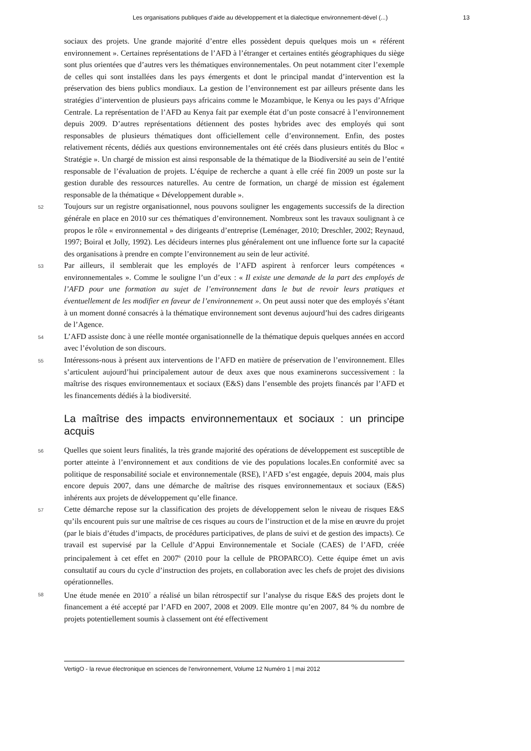Les organisations publiques d’aide au développement et la dialectique environnement-dével (...) 13
sociaux des projets. Une grande majorité d’entre elles possèdent depuis quelques mois un « référent environnement ». Certaines représentations de l’AFD à l’étranger et certaines entités géographiques du siège sont plus orientées que d’autres vers les thématiques environnementales. On peut notamment citer l’exemple de celles qui sont installées dans les pays émergents et dont le principal mandat d’intervention est la préservation des biens publics mondiaux. La gestion de l’environnement est par ailleurs présente dans les stratégies d’intervention de plusieurs pays africains comme le Mozambique, le Kenya ou les pays d’Afrique Centrale. La représentation de l’AFD au Kenya fait par exemple état d’un poste consacré à l’environnement depuis 2009. D’autres représentations détiennent des postes hybrides avec des employés qui sont responsables de plusieurs thématiques dont officiellement celle d’environnement. Enfin, des postes relativement récents, dédiés aux questions environnementales ont été créés dans plusieurs entités du Bloc « Stratégie ». Un chargé de mission est ainsi responsable de la thématique de la Biodiversité au sein de l’entité responsable de l’évaluation de projets. L’équipe de recherche a quant à elle créé fin 2009 un poste sur la gestion durable des ressources naturelles. Au centre de formation, un chargé de mission est également responsable de la thématique « Développement durable ».
52 Toujours sur un registre organisationnel, nous pouvons souligner les engagements successifs de la direction générale en place en 2010 sur ces thématiques d’environnement. Nombreux sont les travaux soulignant à ce propos le rôle « environnemental » des dirigeants d’entreprise (Leménager, 2010; Dreschler, 2002; Reynaud, 1997; Boiral et Jolly, 1992). Les décideurs internes plus généralement ont une influence forte sur la capacité des organisations à prendre en compte l’environnement au sein de leur activité.
53 Par ailleurs, il semblerait que les employés de l’AFD aspirent à renforcer leurs compétences « environnementales ». Comme le souligne l’un d’eux : « Il existe une demande de la part des employés de l’AFD pour une formation au sujet de l’environnement dans le but de revoir leurs pratiques et éventuellement de les modifier en faveur de l’environnement ». On peut aussi noter que des employés s’étant à un moment donné consacrés à la thématique environnement sont devenus aujourd’hui des cadres dirigeants de l’Agence.
54 L’AFD assiste donc à une réelle montée organisationnelle de la thématique depuis quelques années en accord avec l’évolution de son discours.
55 Intéressons-nous à présent aux interventions de l’AFD en matière de préservation de l’environnement. Elles s’articulent aujourd’hui principalement autour de deux axes que nous examinerons successivement : la maîtrise des risques environnementaux et sociaux (E&S) dans l’ensemble des projets financés par l’AFD et les financements dédiés à la biodiversité.
La maîtrise des impacts environnementaux et sociaux : un principe acquis
56 Quelles que soient leurs finalités, la très grande majorité des opérations de développement est susceptible de porter atteinte à l’environnement et aux conditions de vie des populations locales.En conformité avec sa politique de responsabilité sociale et environnementale (RSE), l’AFD s’est engagée, depuis 2004, mais plus encore depuis 2007, dans une démarche de maîtrise des risques environnementaux et sociaux (E&S) inhérents aux projets de développement qu’elle finance.
57 Cette démarche repose sur la classification des projets de développement selon le niveau de risques E&S qu’ils encourent puis sur une maîtrise de ces risques au cours de l’instruction et de la mise en œuvre du projet (par le biais d’études d’impacts, de procédures participatives, de plans de suivi et de gestion des impacts). Ce travail est supervisé par la Cellule d’Appui Environnementale et Sociale (CAES) de l’AFD, créée principalement à cet effet en 2007<sup>6</sup> (2010 pour la cellule de PROPARCO). Cette équipe émet un avis consultatif au cours du cycle d’instruction des projets, en collaboration avec les chefs de projet des divisions opérationnelles.
58 Une étude menée en 2010<sup>7</sup> a réalisé un bilan rétrospectif sur l’analyse du risque E&S des projets dont le financement a été accepté par l’AFD en 2007, 2008 et 2009. Elle montre qu’en 2007, 84 % du nombre de projets potentiellement soumis à classement ont été effectivement
VertigO - la revue électronique en sciences de l'environnement, Volume 12 Numéro 1 | mai 2012